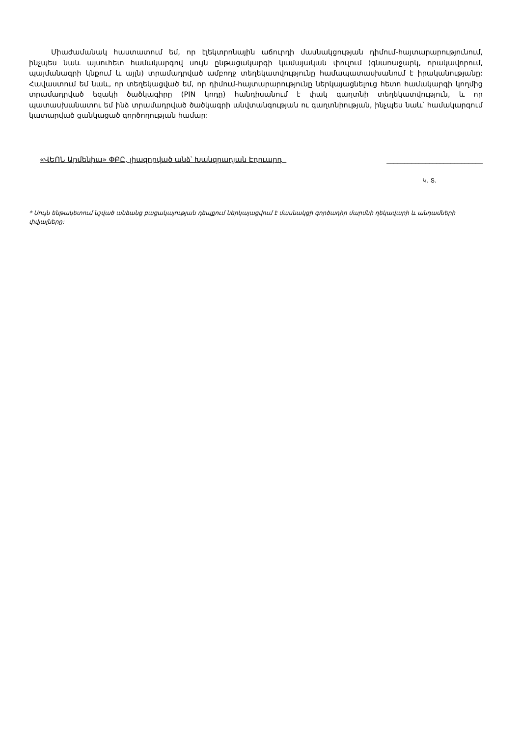Միաժամանակ հաստատում եմ, որ էլեկտրոնային աճուրդի մասնակցության դիմում-հայտարարությունում, ինչպես նաև այսուհետ համակարգով սույն ընթացակարգի կամայական փուլում (գնառաջարկ, որակավորում, պայմանագրի կնքում և այլն) տրամադրված ամբողջ տեղեկատվությունը համապատասխանում է իրականությանը: Հավաստում եմ նաև, որ տեղեկացված եմ, որ դիմում-հայտարարությունը ներկայացնելուց հետո համակարգի կողմից տրամադրված եզակի ծածկագիրը (PIN կոդը) հանդիսանում է փակ գաղտնի տեղեկատվություն, և որ պատասխանատու եմ ինձ տրամադրված ծածկագրի անվտանգության ու գաղտնիության, ինչպես նաև՝ համակարգում կատարված ցանկացած գործողության համար:
«ՎԵՈՆ Արմենիա» ՓԲԸ, լիազորված անձ՝ Խանզրադյան Էդուարդ ___________________________
Կ. Տ.
* Սույն ենթակետում նշված անձանց բացակայության դեպքում ներկայացվում է մասնակցի գործադիր մարմնի ղեկավարի և անդամների փվյալները: